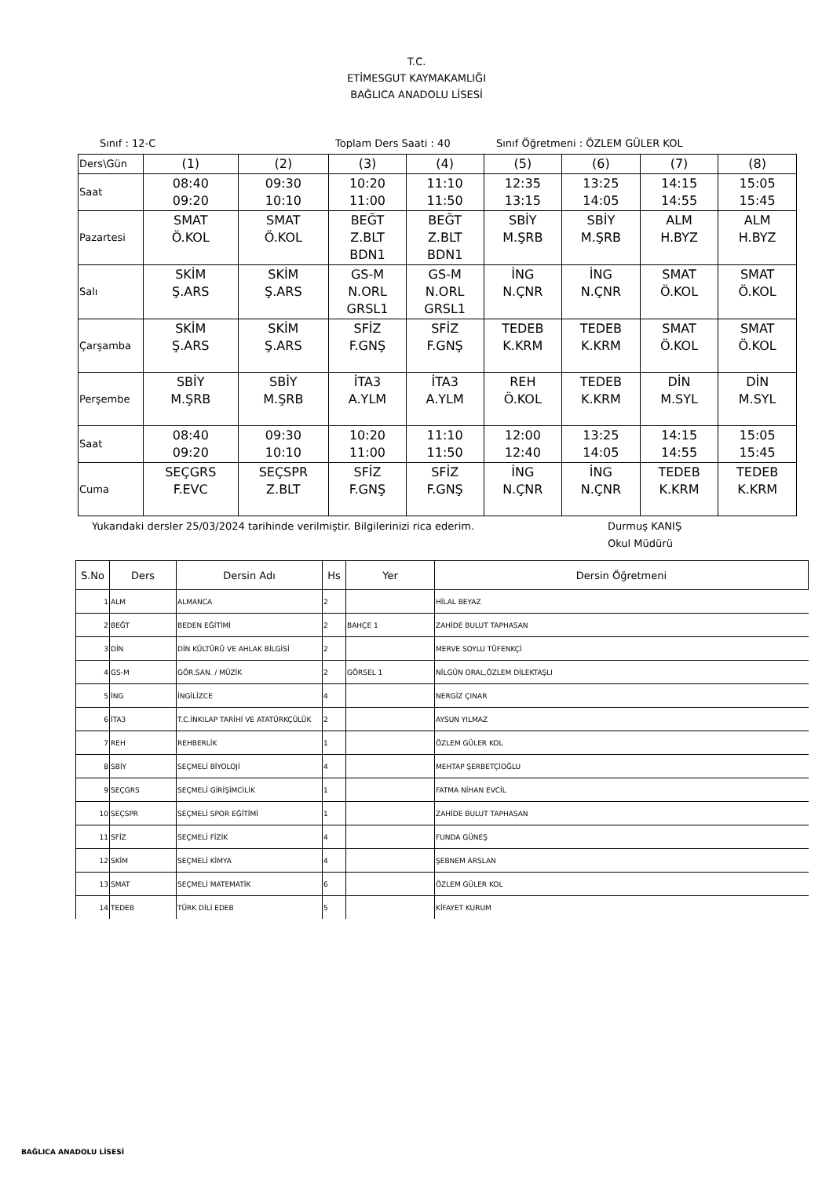T.C.
ETİMESGUT KAYMAKAMLIĞI
BAĞLICA ANADOLU LİSESİ
Sınıf : 12-C Toplam Ders Saati : 40 Sınıf Öğretmeni : ÖZLEM GÜLER KOL
| Ders\Gün | (1) | (2) | (3) | (4) | (5) | (6) | (7) | (8) |
| Saat | 08:40 09:20 | 09:30 10:10 | 10:20 11:00 | 11:10 11:50 | 12:35 13:15 | 13:25 14:05 | 14:15 14:55 | 15:05 15:45 |
| Pazartesi | SMAT Ö.KOL | SMAT Ö.KOL | BEĞT Z.BLT BDN1 | BEĞT Z.BLT BDN1 | SBİY M.ŞRB | SBİY M.ŞRB | ALM H.BYZ | ALM H.BYZ |
| Salı | SKİM Ş.ARS | SKİM Ş.ARS | GS-M N.ORL GRSL1 | GS-M N.ORL GRSL1 | İNG N.ÇNR | İNG N.ÇNR | SMAT Ö.KOL | SMAT Ö.KOL |
| Çarşamba | SKİM Ş.ARS | SKİM Ş.ARS | SFİZ F.GNŞ | SFİZ F.GNŞ | TEDEB K.KRM | TEDEB K.KRM | SMAT Ö.KOL | SMAT Ö.KOL |
| Perşembe | SBİY M.ŞRB | SBİY M.ŞRB | İTA3 A.YLM | İTA3 A.YLM | REH Ö.KOL | TEDEB K.KRM | DİN M.SYL | DİN M.SYL |
| Saat | 08:40 09:20 | 09:30 10:10 | 10:20 11:00 | 11:10 11:50 | 12:00 12:40 | 13:25 14:05 | 14:15 14:55 | 15:05 15:45 |
| Cuma | SEÇGRS F.EVC | SEÇSPR Z.BLT | SFİZ F.GNŞ | SFİZ F.GNŞ | İNG N.ÇNR | İNG N.ÇNR | TEDEB K.KRM | TEDEB K.KRM |
Yukarıdaki dersler 25/03/2024 tarihinde verilmiştir. Bilgilerinizi rica ederim. Durmuş KANIŞ
Okul Müdürü
| S.No | Ders | Dersin Adı | Hs | Yer | Dersin Öğretmeni |
| --- | --- | --- | --- | --- | --- |
| 1 | ALM | ALMANCA | 2 | | HİLAL BEYAZ |
| 2 | BEĞT | BEDEN EĞİTİMİ | 2 | BAHÇE 1 | ZAHİDE BULUT TAPHASAN |
| 3 | DİN | DİN KÜLTÜRÜ VE AHLAK BİLGİSİ | 2 | | MERVE SOYLU TÜFENKÇİ |
| 4 | GS-M | GÖR.SAN. / MÜZİK | 2 | GÖRSEL 1 | NİLGÜN ORAL,ÖZLEM DİLEKTAŞLI |
| 5 | İNG | İNGİLİZCE | 4 | | NERGİZ ÇINAR |
| 6 | İTA3 | T.C.İNKILAP TARİHİ VE ATATÜRKÇÜLÜK | 2 | | AYSUN YILMAZ |
| 7 | REH | REHBERLİK | 1 | | ÖZLEM GÜLER KOL |
| 8 | SBİY | SEÇMELİ BİYOLOJİ | 4 | | MEHTAP ŞERBETÇİOĞLU |
| 9 | SEÇGRS | SEÇMELİ GİRİŞİMCİLİK | 1 | | FATMA NİHAN EVCİL |
| 10 | SEÇSPR | SEÇMELİ SPOR EĞİTİMİ | 1 | | ZAHİDE BULUT TAPHASAN |
| 11 | SFİZ | SEÇMELİ FİZİK | 4 | | FUNDA GÜNEŞ |
| 12 | SKİM | SEÇMELİ KİMYA | 4 | | ŞEBNEM ARSLAN |
| 13 | SMAT | SEÇMELİ MATEMATİK | 6 | | ÖZLEM GÜLER KOL |
| 14 | TEDEB | TÜRK DİLİ EDEB | 5 | | KİFAYET KURUM |
BAĞLICA ANADOLU LİSESİ